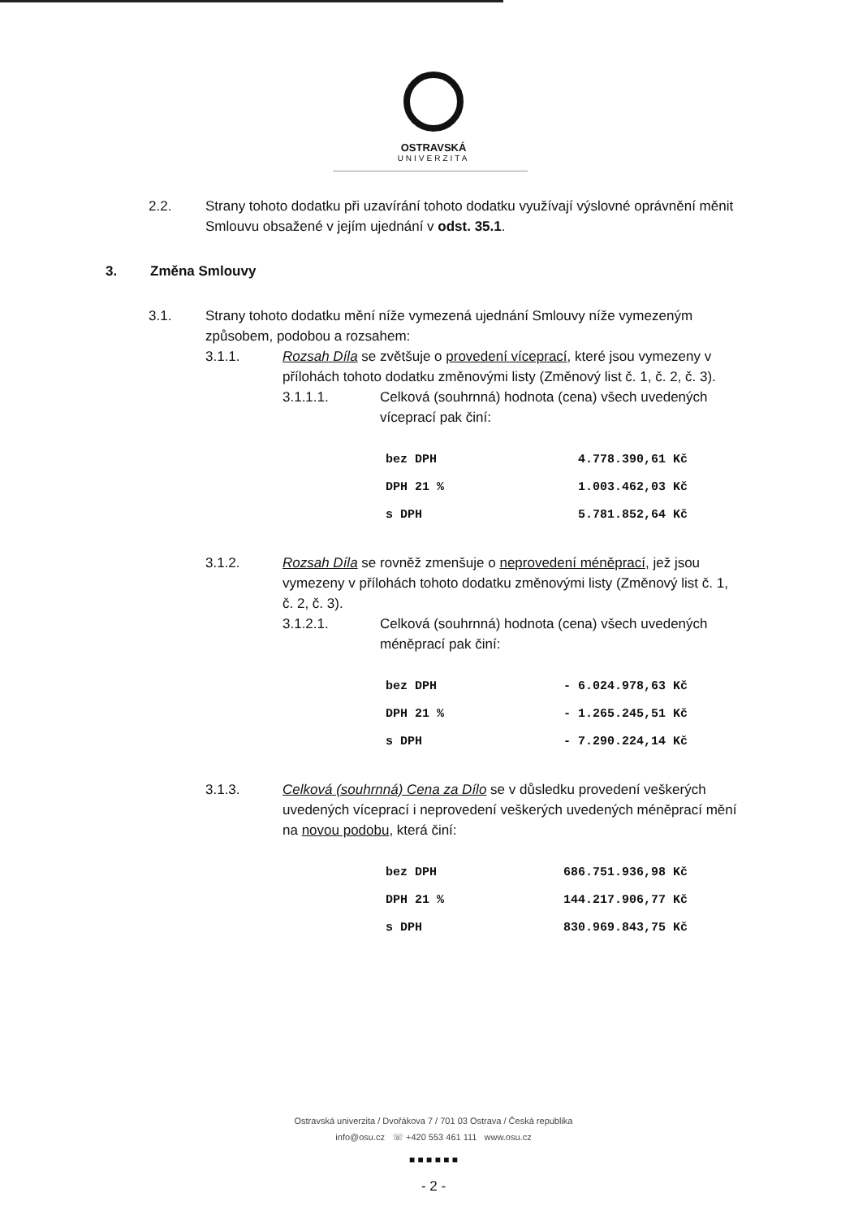OSTRAVSKÁ
UNIVERZITA
2.2. Strany tohoto dodatku při uzavírání tohoto dodatku využívají výslovné oprávnění měnit Smlouvu obsažené v jejím ujednání v odst. 35.1.
3. Změna Smlouvy
3.1. Strany tohoto dodatku mění níže vymezená ujednání Smlouvy níže vymezeným způsobem, podobou a rozsahem:
3.1.1. Rozsah Díla se zvětšuje o provedení víceprací, které jsou vymezeny v přílohách tohoto dodatku změnovými listy (Změnový list č. 1, č. 2, č. 3).
3.1.1.1. Celková (souhrnná) hodnota (cena) všech uvedených víceprací pak činí:
| bez DPH | 4.778.390,61 Kč |
| DPH 21 % | 1.003.462,03 Kč |
| s DPH | 5.781.852,64 Kč |
3.1.2. Rozsah Díla se rovněž zmenšuje o neprovedení méněprací, jež jsou vymezeny v přílohách tohoto dodatku změnovými listy (Změnový list č. 1, č. 2, č. 3).
3.1.2.1. Celková (souhrnná) hodnota (cena) všech uvedených méněprací pak činí:
| bez DPH | - 6.024.978,63 Kč |
| DPH 21 % | - 1.265.245,51 Kč |
| s DPH | - 7.290.224,14 Kč |
3.1.3. Celková (souhrnná) Cena za Dílo se v důsledku provedení veškerých uvedených víceprací i neprovedení veškerých uvedených méněprací mění na novou podobu, která činí:
| bez DPH | 686.751.936,98 Kč |
| DPH 21 % | 144.217.906,77 Kč |
| s DPH | 830.969.843,75 Kč |
Ostravská univerzita / Dvořákova 7 / 701 03 Ostrava / Česká republika
info@osu.cz ☏ +420 553 461 111 www.osu.cz
■ ■ ■ ■ ■ ■
- 2 -